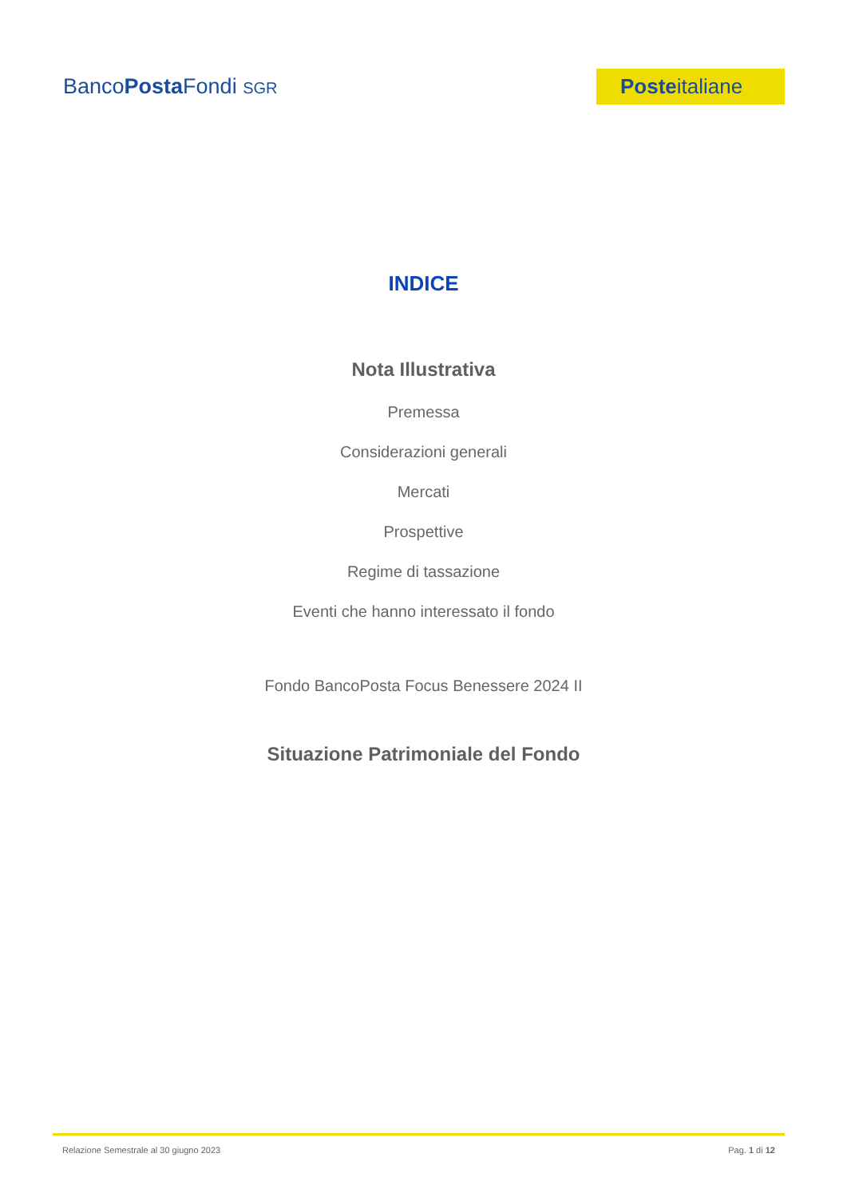BancoPosta Fondi SGR
Posteitaliane
INDICE
Nota Illustrativa
Premessa
Considerazioni generali
Mercati
Prospettive
Regime di tassazione
Eventi che hanno interessato il fondo
Fondo BancoPosta Focus Benessere 2024 II
Situazione Patrimoniale del Fondo
Relazione Semestrale al 30 giugno 2023 Pag. 1 di 12